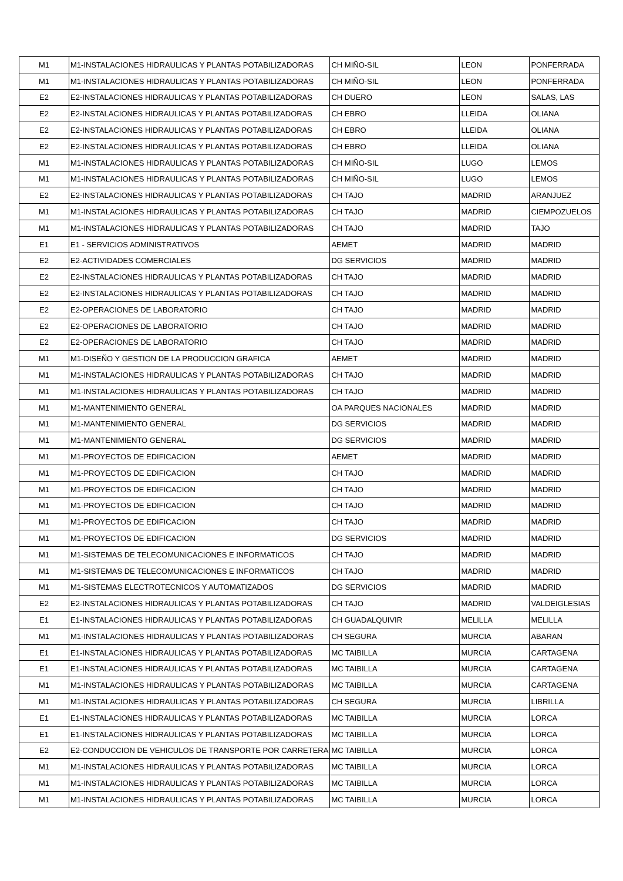| M1 | M1-INSTALACIONES HIDRAULICAS Y PLANTAS POTABILIZADORAS | CH MIÑO-SIL | LEON | PONFERRADA |
| M1 | M1-INSTALACIONES HIDRAULICAS Y PLANTAS POTABILIZADORAS | CH MIÑO-SIL | LEON | PONFERRADA |
| E2 | E2-INSTALACIONES HIDRAULICAS Y PLANTAS POTABILIZADORAS | CH DUERO | LEON | SALAS, LAS |
| E2 | E2-INSTALACIONES HIDRAULICAS Y PLANTAS POTABILIZADORAS | CH EBRO | LLEIDA | OLIANA |
| E2 | E2-INSTALACIONES HIDRAULICAS Y PLANTAS POTABILIZADORAS | CH EBRO | LLEIDA | OLIANA |
| E2 | E2-INSTALACIONES HIDRAULICAS Y PLANTAS POTABILIZADORAS | CH EBRO | LLEIDA | OLIANA |
| M1 | M1-INSTALACIONES HIDRAULICAS Y PLANTAS POTABILIZADORAS | CH MIÑO-SIL | LUGO | LEMOS |
| M1 | M1-INSTALACIONES HIDRAULICAS Y PLANTAS POTABILIZADORAS | CH MIÑO-SIL | LUGO | LEMOS |
| E2 | E2-INSTALACIONES HIDRAULICAS Y PLANTAS POTABILIZADORAS | CH TAJO | MADRID | ARANJUEZ |
| M1 | M1-INSTALACIONES HIDRAULICAS Y PLANTAS POTABILIZADORAS | CH TAJO | MADRID | CIEMPOZUELOS |
| M1 | M1-INSTALACIONES HIDRAULICAS Y PLANTAS POTABILIZADORAS | CH TAJO | MADRID | TAJO |
| E1 | E1 - SERVICIOS ADMINISTRATIVOS | AEMET | MADRID | MADRID |
| E2 | E2-ACTIVIDADES COMERCIALES | DG SERVICIOS | MADRID | MADRID |
| E2 | E2-INSTALACIONES HIDRAULICAS Y PLANTAS POTABILIZADORAS | CH TAJO | MADRID | MADRID |
| E2 | E2-INSTALACIONES HIDRAULICAS Y PLANTAS POTABILIZADORAS | CH TAJO | MADRID | MADRID |
| E2 | E2-OPERACIONES DE LABORATORIO | CH TAJO | MADRID | MADRID |
| E2 | E2-OPERACIONES DE LABORATORIO | CH TAJO | MADRID | MADRID |
| E2 | E2-OPERACIONES DE LABORATORIO | CH TAJO | MADRID | MADRID |
| M1 | M1-DISEÑO Y GESTION DE LA PRODUCCION GRAFICA | AEMET | MADRID | MADRID |
| M1 | M1-INSTALACIONES HIDRAULICAS Y PLANTAS POTABILIZADORAS | CH TAJO | MADRID | MADRID |
| M1 | M1-INSTALACIONES HIDRAULICAS Y PLANTAS POTABILIZADORAS | CH TAJO | MADRID | MADRID |
| M1 | M1-MANTENIMIENTO GENERAL | OA PARQUES NACIONALES | MADRID | MADRID |
| M1 | M1-MANTENIMIENTO GENERAL | DG SERVICIOS | MADRID | MADRID |
| M1 | M1-MANTENIMIENTO GENERAL | DG SERVICIOS | MADRID | MADRID |
| M1 | M1-PROYECTOS DE EDIFICACION | AEMET | MADRID | MADRID |
| M1 | M1-PROYECTOS DE EDIFICACION | CH TAJO | MADRID | MADRID |
| M1 | M1-PROYECTOS DE EDIFICACION | CH TAJO | MADRID | MADRID |
| M1 | M1-PROYECTOS DE EDIFICACION | CH TAJO | MADRID | MADRID |
| M1 | M1-PROYECTOS DE EDIFICACION | CH TAJO | MADRID | MADRID |
| M1 | M1-PROYECTOS DE EDIFICACION | DG SERVICIOS | MADRID | MADRID |
| M1 | M1-SISTEMAS DE TELECOMUNICACIONES E INFORMATICOS | CH TAJO | MADRID | MADRID |
| M1 | M1-SISTEMAS DE TELECOMUNICACIONES E INFORMATICOS | CH TAJO | MADRID | MADRID |
| M1 | M1-SISTEMAS ELECTROTECNICOS Y AUTOMATIZADOS | DG SERVICIOS | MADRID | MADRID |
| E2 | E2-INSTALACIONES HIDRAULICAS Y PLANTAS POTABILIZADORAS | CH TAJO | MADRID | VALDEIGLESIAS |
| E1 | E1-INSTALACIONES HIDRAULICAS Y PLANTAS POTABILIZADORAS | CH GUADALQUIVIR | MELILLA | MELILLA |
| M1 | M1-INSTALACIONES HIDRAULICAS Y PLANTAS POTABILIZADORAS | CH SEGURA | MURCIA | ABARAN |
| E1 | E1-INSTALACIONES HIDRAULICAS Y PLANTAS POTABILIZADORAS | MC TAIBILLA | MURCIA | CARTAGENA |
| E1 | E1-INSTALACIONES HIDRAULICAS Y PLANTAS POTABILIZADORAS | MC TAIBILLA | MURCIA | CARTAGENA |
| M1 | M1-INSTALACIONES HIDRAULICAS Y PLANTAS POTABILIZADORAS | MC TAIBILLA | MURCIA | CARTAGENA |
| M1 | M1-INSTALACIONES HIDRAULICAS Y PLANTAS POTABILIZADORAS | CH SEGURA | MURCIA | LIBRILLA |
| E1 | E1-INSTALACIONES HIDRAULICAS Y PLANTAS POTABILIZADORAS | MC TAIBILLA | MURCIA | LORCA |
| E1 | E1-INSTALACIONES HIDRAULICAS Y PLANTAS POTABILIZADORAS | MC TAIBILLA | MURCIA | LORCA |
| E2 | E2-CONDUCCION DE VEHICULOS DE TRANSPORTE POR CARRETERA | MC TAIBILLA | MURCIA | LORCA |
| M1 | M1-INSTALACIONES HIDRAULICAS Y PLANTAS POTABILIZADORAS | MC TAIBILLA | MURCIA | LORCA |
| M1 | M1-INSTALACIONES HIDRAULICAS Y PLANTAS POTABILIZADORAS | MC TAIBILLA | MURCIA | LORCA |
| M1 | M1-INSTALACIONES HIDRAULICAS Y PLANTAS POTABILIZADORAS | MC TAIBILLA | MURCIA | LORCA |